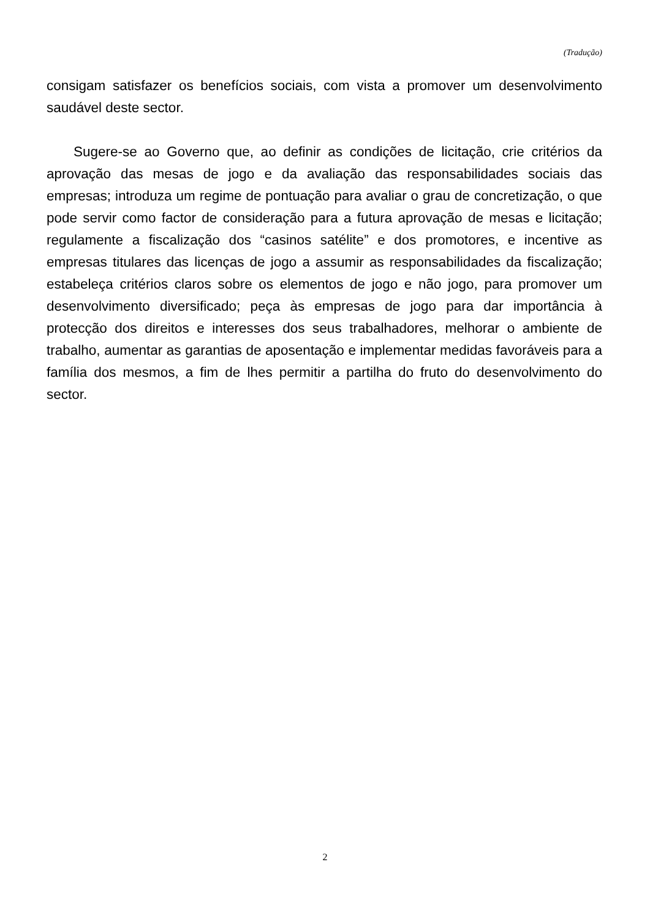(Tradução)
consigam satisfazer os benefícios sociais, com vista a promover um desenvolvimento saudável deste sector.
Sugere-se ao Governo que, ao definir as condições de licitação, crie critérios da aprovação das mesas de jogo e da avaliação das responsabilidades sociais das empresas; introduza um regime de pontuação para avaliar o grau de concretização, o que pode servir como factor de consideração para a futura aprovação de mesas e licitação; regulamente a fiscalização dos “casinos satélite” e dos promotores, e incentive as empresas titulares das licenças de jogo a assumir as responsabilidades da fiscalização; estabeleça critérios claros sobre os elementos de jogo e não jogo, para promover um desenvolvimento diversificado; peça às empresas de jogo para dar importância à protecção dos direitos e interesses dos seus trabalhadores, melhorar o ambiente de trabalho, aumentar as garantias de aposentação e implementar medidas favoráveis para a família dos mesmos, a fim de lhes permitir a partilha do fruto do desenvolvimento do sector.
2